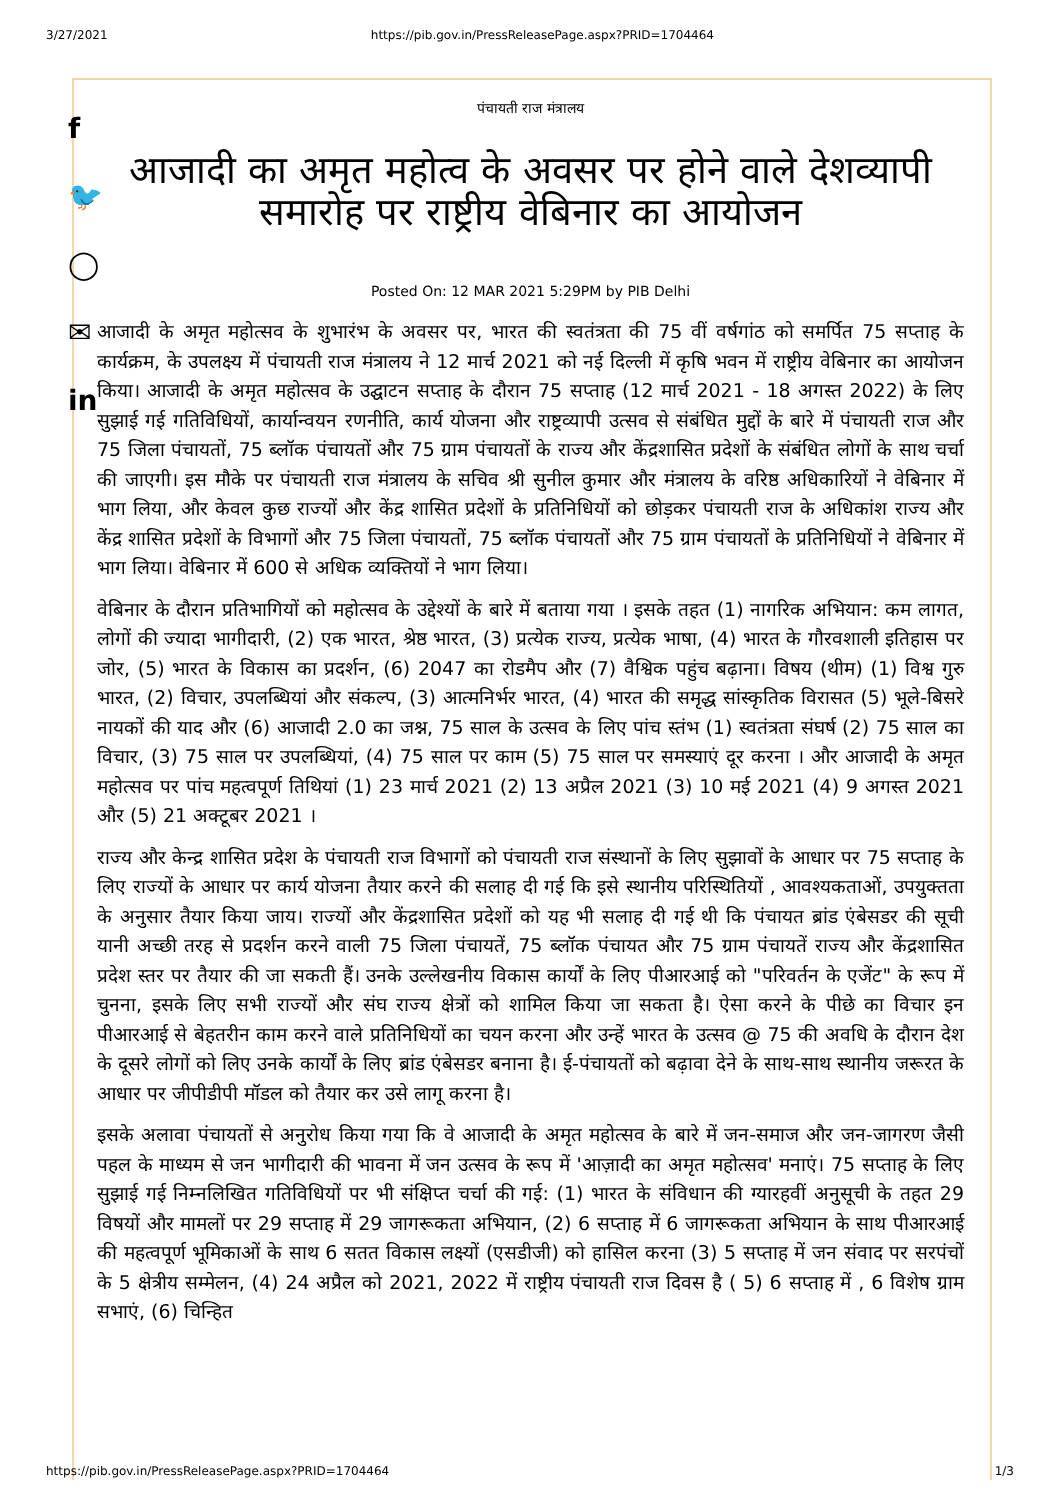3/27/2021 https://pib.gov.in/PressReleasePage.aspx?PRID=1704464
f
🐦
◯
✉
in
पंचायती राज मंत्रालय
आजादी का अमृत महोत्व के अवसर पर होने वाले देशव्यापी समारोह पर राष्ट्रीय वेबिनार का आयोजन
Posted On: 12 MAR 2021 5:29PM by PIB Delhi
आजादी के अमृत महोत्सव के शुभारंभ के अवसर पर, भारत की स्वतंत्रता की 75 वीं वर्षगांठ को समर्पित 75 सप्ताह के कार्यक्रम, के उपलक्ष्य में पंचायती राज मंत्रालय ने 12 मार्च 2021 को नई दिल्ली में कृषि भवन में राष्ट्रीय वेबिनार का आयोजन किया। आजादी के अमृत महोत्सव के उद्घाटन सप्ताह के दौरान 75 सप्ताह (12 मार्च 2021 - 18 अगस्त 2022) के लिए सुझाई गई गतिविधियों, कार्यान्वयन रणनीति, कार्य योजना और राष्ट्रव्यापी उत्सव से संबंधित मुद्दों के बारे में पंचायती राज और 75 जिला पंचायतों, 75 ब्लॉक पंचायतों और 75 ग्राम पंचायतों के राज्य और केंद्रशासित प्रदेशों के संबंधित लोगों के साथ चर्चा की जाएगी। इस मौके पर पंचायती राज मंत्रालय के सचिव श्री सुनील कुमार और मंत्रालय के वरिष्ठ अधिकारियों ने वेबिनार में भाग लिया, और केवल कुछ राज्यों और केंद्र शासित प्रदेशों के प्रतिनिधियों को छोड़कर पंचायती राज के अधिकांश राज्य और केंद्र शासित प्रदेशों के विभागों और 75 जिला पंचायतों, 75 ब्लॉक पंचायतों और 75 ग्राम पंचायतों के प्रतिनिधियों ने वेबिनार में भाग लिया। वेबिनार में 600 से अधिक व्यक्तियों ने भाग लिया।
वेबिनार के दौरान प्रतिभागियों को महोत्सव के उद्देश्यों के बारे में बताया गया । इसके तहत (1) नागरिक अभियान: कम लागत, लोगों की ज्यादा भागीदारी, (2) एक भारत, श्रेष्ठ भारत, (3) प्रत्येक राज्य, प्रत्येक भाषा, (4) भारत के गौरवशाली इतिहास पर जोर, (5) भारत के विकास का प्रदर्शन, (6) 2047 का रोडमैप और (7) वैश्विक पहुंच बढ़ाना। विषय (थीम) (1) विश्व गुरु भारत, (2) विचार, उपलब्धियां और संकल्प, (3) आत्मनिर्भर भारत, (4) भारत की समृद्ध सांस्कृतिक विरासत (5) भूले-बिसरे नायकों की याद और (6) आजादी 2.0 का जश्न, 75 साल के उत्सव के लिए पांच स्तंभ (1) स्वतंत्रता संघर्ष (2) 75 साल का विचार, (3) 75 साल पर उपलब्धियां, (4) 75 साल पर काम (5) 75 साल पर समस्याएं दूर करना । और आजादी के अमृत महोत्सव पर पांच महत्वपूर्ण तिथियां (1) 23 मार्च 2021 (2) 13 अप्रैल 2021 (3) 10 मई 2021 (4) 9 अगस्त 2021 और (5) 21 अक्टूबर 2021 ।
राज्य और केन्द्र शासित प्रदेश के पंचायती राज विभागों को पंचायती राज संस्थानों के लिए सुझावों के आधार पर 75 सप्ताह के लिए राज्यों के आधार पर कार्य योजना तैयार करने की सलाह दी गई कि इसे स्थानीय परिस्थितियों , आवश्यकताओं, उपयुक्तता के अनुसार तैयार किया जाय। राज्यों और केंद्रशासित प्रदेशों को यह भी सलाह दी गई थी कि पंचायत ब्रांड एंबेसडर की सूची यानी अच्छी तरह से प्रदर्शन करने वाली 75 जिला पंचायतें, 75 ब्लॉक पंचायत और 75 ग्राम पंचायतें राज्य और केंद्रशासित प्रदेश स्तर पर तैयार की जा सकती हैं। उनके उल्लेखनीय विकास कार्यों के लिए पीआरआई को "परिवर्तन के एजेंट" के रूप में चुनना, इसके लिए सभी राज्यों और संघ राज्य क्षेत्रों को शामिल किया जा सकता है। ऐसा करने के पीछे का विचार इन पीआरआई से बेहतरीन काम करने वाले प्रतिनिधियों का चयन करना और उन्हें भारत के उत्सव @ 75 की अवधि के दौरान देश के दूसरे लोगों को लिए उनके कार्यों के लिए ब्रांड एंबेसडर बनाना है। ई-पंचायतों को बढ़ावा देने के साथ-साथ स्थानीय जरूरत के आधार पर जीपीडीपी मॉडल को तैयार कर उसे लागू करना है।
इसके अलावा पंचायतों से अनुरोध किया गया कि वे आजादी के अमृत महोत्सव के बारे में जन-समाज और जन-जागरण जैसी पहल के माध्यम से जन भागीदारी की भावना में जन उत्सव के रूप में 'आज़ादी का अमृत महोत्सव' मनाएं। 75 सप्ताह के लिए सुझाई गई निम्नलिखित गतिविधियों पर भी संक्षिप्त चर्चा की गई: (1) भारत के संविधान की ग्यारहवीं अनुसूची के तहत 29 विषयों और मामलों पर 29 सप्ताह में 29 जागरूकता अभियान, (2) 6 सप्ताह में 6 जागरूकता अभियान के साथ पीआरआई की महत्वपूर्ण भूमिकाओं के साथ 6 सतत विकास लक्ष्यों (एसडीजी) को हासिल करना (3) 5 सप्ताह में जन संवाद पर सरपंचों के 5 क्षेत्रीय सम्मेलन, (4) 24 अप्रैल को 2021, 2022 में राष्ट्रीय पंचायती राज दिवस है ( 5) 6 सप्ताह में , 6 विशेष ग्राम सभाएं, (6) चिन्हित
https://pib.gov.in/PressReleasePage.aspx?PRID=1704464 1/3